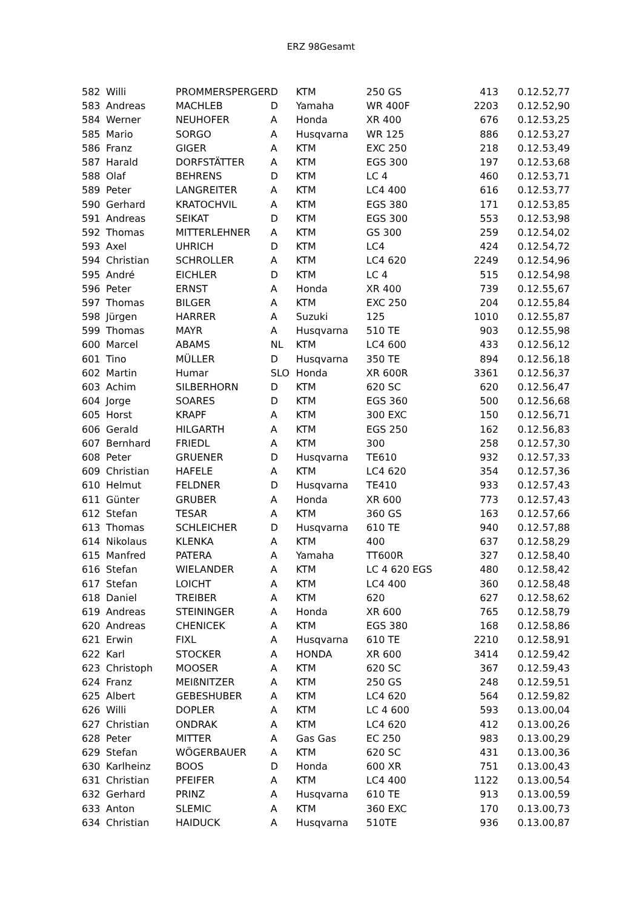ERZ 98Gesamt
| 582 | Willi | PROMMERSPERGER | D | KTM | 250 GS | 413 | 0.12.52,77 |
| 583 | Andreas | MACHLEB | D | Yamaha | WR 400F | 2203 | 0.12.52,90 |
| 584 | Werner | NEUHOFER | A | Honda | XR 400 | 676 | 0.12.53,25 |
| 585 | Mario | SORGO | A | Husqvarna | WR 125 | 886 | 0.12.53,27 |
| 586 | Franz | GIGER | A | KTM | EXC 250 | 218 | 0.12.53,49 |
| 587 | Harald | DORFSTÄTTER | A | KTM | EGS 300 | 197 | 0.12.53,68 |
| 588 | Olaf | BEHRENS | D | KTM | LC 4 | 460 | 0.12.53,71 |
| 589 | Peter | LANGREITER | A | KTM | LC4 400 | 616 | 0.12.53,77 |
| 590 | Gerhard | KRATOCHVIL | A | KTM | EGS 380 | 171 | 0.12.53,85 |
| 591 | Andreas | SEIKAT | D | KTM | EGS 300 | 553 | 0.12.53,98 |
| 592 | Thomas | MITTERLEHNER | A | KTM | GS 300 | 259 | 0.12.54,02 |
| 593 | Axel | UHRICH | D | KTM | LC4 | 424 | 0.12.54,72 |
| 594 | Christian | SCHROLLER | A | KTM | LC4 620 | 2249 | 0.12.54,96 |
| 595 | André | EICHLER | D | KTM | LC 4 | 515 | 0.12.54,98 |
| 596 | Peter | ERNST | A | Honda | XR 400 | 739 | 0.12.55,67 |
| 597 | Thomas | BILGER | A | KTM | EXC 250 | 204 | 0.12.55,84 |
| 598 | Jürgen | HARRER | A | Suzuki | 125 | 1010 | 0.12.55,87 |
| 599 | Thomas | MAYR | A | Husqvarna | 510 TE | 903 | 0.12.55,98 |
| 600 | Marcel | ABAMS | NL | KTM | LC4 600 | 433 | 0.12.56,12 |
| 601 | Tino | MÜLLER | D | Husqvarna | 350 TE | 894 | 0.12.56,18 |
| 602 | Martin | Humar | SLO | Honda | XR 600R | 3361 | 0.12.56,37 |
| 603 | Achim | SILBERHORN | D | KTM | 620 SC | 620 | 0.12.56,47 |
| 604 | Jorge | SOARES | D | KTM | EGS 360 | 500 | 0.12.56,68 |
| 605 | Horst | KRAPF | A | KTM | 300 EXC | 150 | 0.12.56,71 |
| 606 | Gerald | HILGARTH | A | KTM | EGS 250 | 162 | 0.12.56,83 |
| 607 | Bernhard | FRIEDL | A | KTM | 300 | 258 | 0.12.57,30 |
| 608 | Peter | GRUENER | D | Husqvarna | TE610 | 932 | 0.12.57,33 |
| 609 | Christian | HAFELE | A | KTM | LC4 620 | 354 | 0.12.57,36 |
| 610 | Helmut | FELDNER | D | Husqvarna | TE410 | 933 | 0.12.57,43 |
| 611 | Günter | GRUBER | A | Honda | XR 600 | 773 | 0.12.57,43 |
| 612 | Stefan | TESAR | A | KTM | 360 GS | 163 | 0.12.57,66 |
| 613 | Thomas | SCHLEICHER | D | Husqvarna | 610 TE | 940 | 0.12.57,88 |
| 614 | Nikolaus | KLENKA | A | KTM | 400 | 637 | 0.12.58,29 |
| 615 | Manfred | PATERA | A | Yamaha | TT600R | 327 | 0.12.58,40 |
| 616 | Stefan | WIELANDER | A | KTM | LC 4 620 EGS | 480 | 0.12.58,42 |
| 617 | Stefan | LOICHT | A | KTM | LC4 400 | 360 | 0.12.58,48 |
| 618 | Daniel | TREIBER | A | KTM | 620 | 627 | 0.12.58,62 |
| 619 | Andreas | STEININGER | A | Honda | XR 600 | 765 | 0.12.58,79 |
| 620 | Andreas | CHENICEK | A | KTM | EGS 380 | 168 | 0.12.58,86 |
| 621 | Erwin | FIXL | A | Husqvarna | 610 TE | 2210 | 0.12.58,91 |
| 622 | Karl | STOCKER | A | HONDA | XR 600 | 3414 | 0.12.59,42 |
| 623 | Christoph | MOOSER | A | KTM | 620 SC | 367 | 0.12.59,43 |
| 624 | Franz | MEIßNITZER | A | KTM | 250 GS | 248 | 0.12.59,51 |
| 625 | Albert | GEBESHUBER | A | KTM | LC4 620 | 564 | 0.12.59,82 |
| 626 | Willi | DOPLER | A | KTM | LC 4 600 | 593 | 0.13.00,04 |
| 627 | Christian | ONDRAK | A | KTM | LC4 620 | 412 | 0.13.00,26 |
| 628 | Peter | MITTER | A | Gas Gas | EC 250 | 983 | 0.13.00,29 |
| 629 | Stefan | WÖGERBAUER | A | KTM | 620 SC | 431 | 0.13.00,36 |
| 630 | Karlheinz | BOOS | D | Honda | 600 XR | 751 | 0.13.00,43 |
| 631 | Christian | PFEIFER | A | KTM | LC4 400 | 1122 | 0.13.00,54 |
| 632 | Gerhard | PRINZ | A | Husqvarna | 610 TE | 913 | 0.13.00,59 |
| 633 | Anton | SLEMIC | A | KTM | 360 EXC | 170 | 0.13.00,73 |
| 634 | Christian | HAIDUCK | A | Husqvarna | 510TE | 936 | 0.13.00,87 |